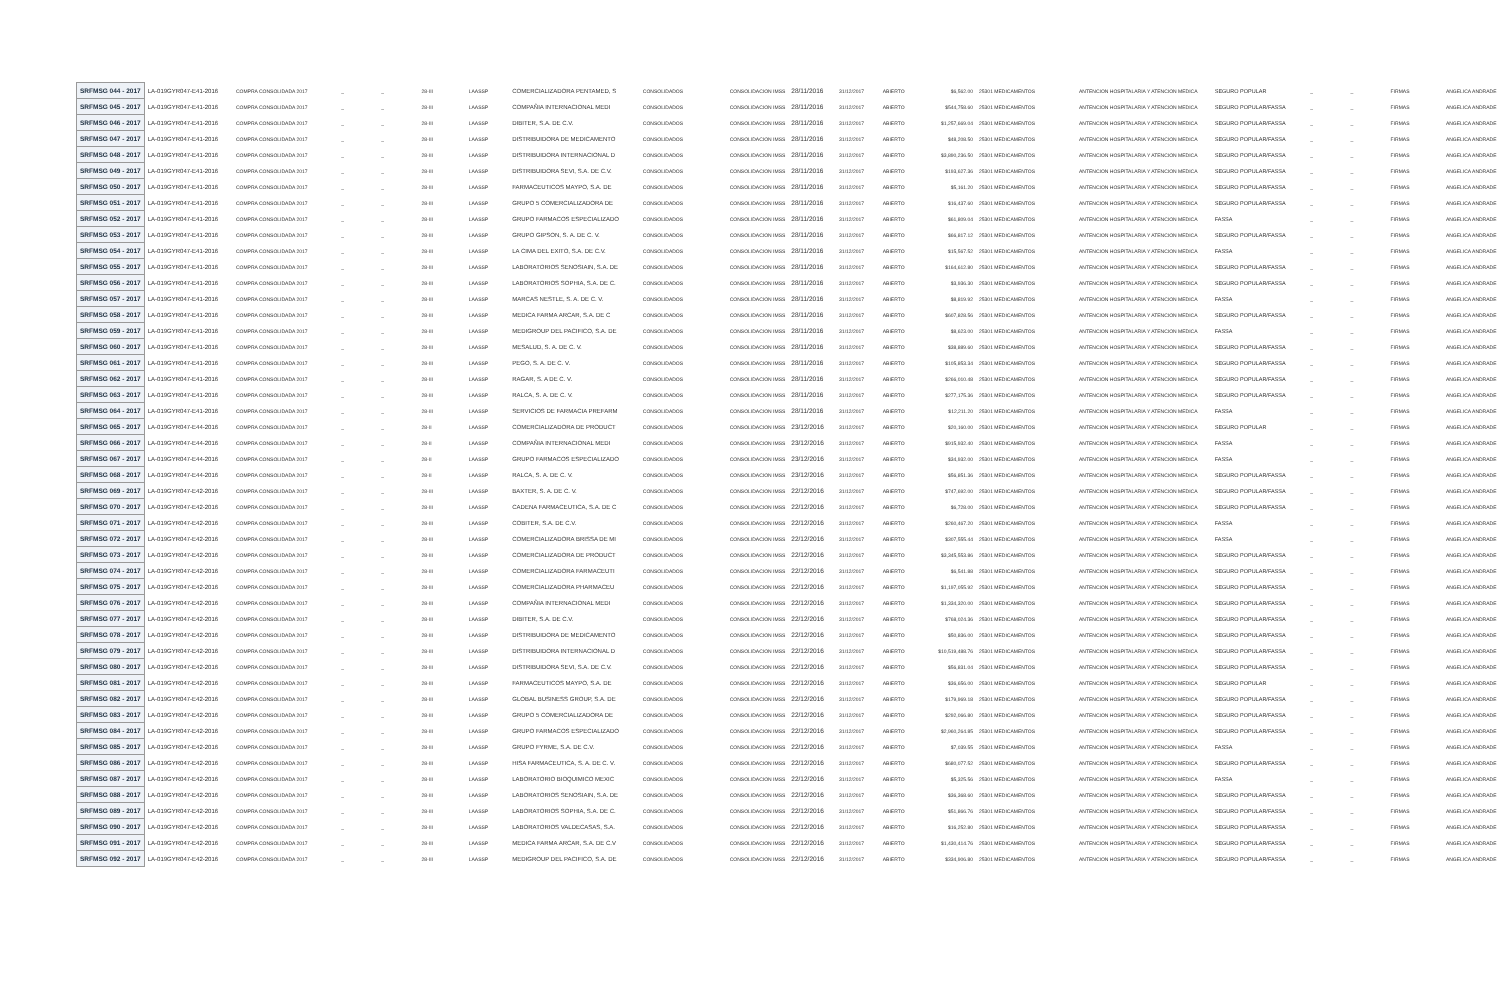| SRFMSG 044 - 2017 | LA-019GYR047-E41-2016 | COMPRA CONSOLIDADA 2017 | _ | _ | 28-III | LAASSP | COMERCIALIZADORA PENTAMED, S | CONSOLIDADOS | CONSOLIDACION IMSS | 28/11/2016 | 31/12/2017 | ABIERTO | $6,562.00 | 25301 MEDICAMENTOS | ANTENCION HOSPITALARIA Y ATENCION MEDICA | SEGURO POPULAR | _ | _ | FIRMAS | ANGELICA ANDRADE |
| SRFMSG 045 - 2017 | LA-019GYR047-E41-2016 | COMPRA CONSOLIDADA 2017 | _ | _ | 28-III | LAASSP | COMPAÑIA INTERNACIONAL MEDI | CONSOLIDADOS | CONSOLIDACION IMSS | 28/11/2016 | 31/12/2017 | ABIERTO | $544,758.60 | 25301 MEDICAMENTOS | ANTENCION HOSPITALARIA Y ATENCION MEDICA | SEGURO POPULAR/FASSA | _ | _ | FIRMAS | ANGELICA ANDRADE |
| SRFMSG 046 - 2017 | LA-019GYR047-E41-2016 | COMPRA CONSOLIDADA 2017 | _ | _ | 28-III | LAASSP | DIBITER, S.A. DE C.V. | CONSOLIDADOS | CONSOLIDACION IMSS | 28/11/2016 | 31/12/2017 | ABIERTO | $1,257,669.04 | 25301 MEDICAMENTOS | ANTENCION HOSPITALARIA Y ATENCION MEDICA | SEGURO POPULAR/FASSA | _ | _ | FIRMAS | ANGELICA ANDRADE |
| SRFMSG 047 - 2017 | LA-019GYR047-E41-2016 | COMPRA CONSOLIDADA 2017 | _ | _ | 28-III | LAASSP | DISTRIBUIDORA DE MEDICAMENTO | CONSOLIDADOS | CONSOLIDACION IMSS | 28/11/2016 | 31/12/2017 | ABIERTO | $48,208.50 | 25301 MEDICAMENTOS | ANTENCION HOSPITALARIA Y ATENCION MEDICA | SEGURO POPULAR/FASSA | _ | _ | FIRMAS | ANGELICA ANDRADE |
| SRFMSG 048 - 2017 | LA-019GYR047-E41-2016 | COMPRA CONSOLIDADA 2017 | _ | _ | 28-III | LAASSP | DISTRIBUIDORA INTERNACIONAL D | CONSOLIDADOS | CONSOLIDACION IMSS | 28/11/2016 | 31/12/2017 | ABIERTO | $3,890,236.50 | 25301 MEDICAMENTOS | ANTENCION HOSPITALARIA Y ATENCION MEDICA | SEGURO POPULAR/FASSA | _ | _ | FIRMAS | ANGELICA ANDRADE |
| SRFMSG 049 - 2017 | LA-019GYR047-E41-2016 | COMPRA CONSOLIDADA 2017 | _ | _ | 28-III | LAASSP | DISTRIBUIDORA SEVI, S.A. DE C.V. | CONSOLIDADOS | CONSOLIDACION IMSS | 28/11/2016 | 31/12/2017 | ABIERTO | $193,627.36 | 25301 MEDICAMENTOS | ANTENCION HOSPITALARIA Y ATENCION MEDICA | SEGURO POPULAR/FASSA | _ | _ | FIRMAS | ANGELICA ANDRADE |
| SRFMSG 050 - 2017 | LA-019GYR047-E41-2016 | COMPRA CONSOLIDADA 2017 | _ | _ | 28-III | LAASSP | FARMACEUTICOS MAYPO, S.A. DE | CONSOLIDADOS | CONSOLIDACION IMSS | 28/11/2016 | 31/12/2017 | ABIERTO | $5,161.20 | 25301 MEDICAMENTOS | ANTENCION HOSPITALARIA Y ATENCION MEDICA | SEGURO POPULAR/FASSA | _ | _ | FIRMAS | ANGELICA ANDRADE |
| SRFMSG 051 - 2017 | LA-019GYR047-E41-2016 | COMPRA CONSOLIDADA 2017 | _ | _ | 28-III | LAASSP | GRUPO 5 COMERCIALIZADORA DE | CONSOLIDADOS | CONSOLIDACION IMSS | 28/11/2016 | 31/12/2017 | ABIERTO | $16,437.60 | 25301 MEDICAMENTOS | ANTENCION HOSPITALARIA Y ATENCION MEDICA | SEGURO POPULAR/FASSA | _ | _ | FIRMAS | ANGELICA ANDRADE |
| SRFMSG 052 - 2017 | LA-019GYR047-E41-2016 | COMPRA CONSOLIDADA 2017 | _ | _ | 28-III | LAASSP | GRUPO FARMACOS ESPECIALIZADO | CONSOLIDADOS | CONSOLIDACION IMSS | 28/11/2016 | 31/12/2017 | ABIERTO | $61,809.04 | 25301 MEDICAMENTOS | ANTENCION HOSPITALARIA Y ATENCION MEDICA | FASSA | _ | _ | FIRMAS | ANGELICA ANDRADE |
| SRFMSG 053 - 2017 | LA-019GYR047-E41-2016 | COMPRA CONSOLIDADA 2017 | _ | _ | 28-III | LAASSP | GRUPO GIPSON, S. A. DE C. V. | CONSOLIDADOS | CONSOLIDACION IMSS | 28/11/2016 | 31/12/2017 | ABIERTO | $66,817.12 | 25301 MEDICAMENTOS | ANTENCION HOSPITALARIA Y ATENCION MEDICA | SEGURO POPULAR/FASSA | _ | _ | FIRMAS | ANGELICA ANDRADE |
| SRFMSG 054 - 2017 | LA-019GYR047-E41-2016 | COMPRA CONSOLIDADA 2017 | _ | _ | 28-III | LAASSP | LA CIMA DEL EXITO, S.A. DE C.V. | CONSOLIDADOS | CONSOLIDACION IMSS | 28/11/2016 | 31/12/2017 | ABIERTO | $15,567.52 | 25301 MEDICAMENTOS | ANTENCION HOSPITALARIA Y ATENCION MEDICA | FASSA | _ | _ | FIRMAS | ANGELICA ANDRADE |
| SRFMSG 055 - 2017 | LA-019GYR047-E41-2016 | COMPRA CONSOLIDADA 2017 | _ | _ | 28-III | LAASSP | LABORATORIOS SENOSIAIN, S.A. DE | CONSOLIDADOS | CONSOLIDACION IMSS | 28/11/2016 | 31/12/2017 | ABIERTO | $164,612.80 | 25301 MEDICAMENTOS | ANTENCION HOSPITALARIA Y ATENCION MEDICA | SEGURO POPULAR/FASSA | _ | _ | FIRMAS | ANGELICA ANDRADE |
| SRFMSG 056 - 2017 | LA-019GYR047-E41-2016 | COMPRA CONSOLIDADA 2017 | _ | _ | 28-III | LAASSP | LABORATORIOS SOPHIA, S.A. DE C. | CONSOLIDADOS | CONSOLIDACION IMSS | 28/11/2016 | 31/12/2017 | ABIERTO | $3,936.30 | 25301 MEDICAMENTOS | ANTENCION HOSPITALARIA Y ATENCION MEDICA | SEGURO POPULAR/FASSA | _ | _ | FIRMAS | ANGELICA ANDRADE |
| SRFMSG 057 - 2017 | LA-019GYR047-E41-2016 | COMPRA CONSOLIDADA 2017 | _ | _ | 28-III | LAASSP | MARCAS NESTLE, S. A. DE C. V. | CONSOLIDADOS | CONSOLIDACION IMSS | 28/11/2016 | 31/12/2017 | ABIERTO | $8,819.92 | 25301 MEDICAMENTOS | ANTENCION HOSPITALARIA Y ATENCION MEDICA | FASSA | _ | _ | FIRMAS | ANGELICA ANDRADE |
| SRFMSG 058 - 2017 | LA-019GYR047-E41-2016 | COMPRA CONSOLIDADA 2017 | _ | _ | 28-III | LAASSP | MEDICA FARMA ARCAR, S.A. DE C | CONSOLIDADOS | CONSOLIDACION IMSS | 28/11/2016 | 31/12/2017 | ABIERTO | $607,828.56 | 25301 MEDICAMENTOS | ANTENCION HOSPITALARIA Y ATENCION MEDICA | SEGURO POPULAR/FASSA | _ | _ | FIRMAS | ANGELICA ANDRADE |
| SRFMSG 059 - 2017 | LA-019GYR047-E41-2016 | COMPRA CONSOLIDADA 2017 | _ | _ | 28-III | LAASSP | MEDIGROUP DEL PACIFICO, S.A. DE | CONSOLIDADOS | CONSOLIDACION IMSS | 28/11/2016 | 31/12/2017 | ABIERTO | $8,623.00 | 25301 MEDICAMENTOS | ANTENCION HOSPITALARIA Y ATENCION MEDICA | FASSA | _ | _ | FIRMAS | ANGELICA ANDRADE |
| SRFMSG 060 - 2017 | LA-019GYR047-E41-2016 | COMPRA CONSOLIDADA 2017 | _ | _ | 28-III | LAASSP | MESALUD, S. A. DE C. V. | CONSOLIDADOS | CONSOLIDACION IMSS | 28/11/2016 | 31/12/2017 | ABIERTO | $38,889.60 | 25301 MEDICAMENTOS | ANTENCION HOSPITALARIA Y ATENCION MEDICA | SEGURO POPULAR/FASSA | _ | _ | FIRMAS | ANGELICA ANDRADE |
| SRFMSG 061 - 2017 | LA-019GYR047-E41-2016 | COMPRA CONSOLIDADA 2017 | _ | _ | 28-III | LAASSP | PEGO, S. A. DE C. V. | CONSOLIDADOS | CONSOLIDACION IMSS | 28/11/2016 | 31/12/2017 | ABIERTO | $105,853.34 | 25301 MEDICAMENTOS | ANTENCION HOSPITALARIA Y ATENCION MEDICA | SEGURO POPULAR/FASSA | _ | _ | FIRMAS | ANGELICA ANDRADE |
| SRFMSG 062 - 2017 | LA-019GYR047-E41-2016 | COMPRA CONSOLIDADA 2017 | _ | _ | 28-III | LAASSP | RAGAR, S. A DE C. V. | CONSOLIDADOS | CONSOLIDACION IMSS | 28/11/2016 | 31/12/2017 | ABIERTO | $266,010.48 | 25301 MEDICAMENTOS | ANTENCION HOSPITALARIA Y ATENCION MEDICA | SEGURO POPULAR/FASSA | _ | _ | FIRMAS | ANGELICA ANDRADE |
| SRFMSG 063 - 2017 | LA-019GYR047-E41-2016 | COMPRA CONSOLIDADA 2017 | _ | _ | 28-III | LAASSP | RALCA, S. A. DE C. V. | CONSOLIDADOS | CONSOLIDACION IMSS | 28/11/2016 | 31/12/2017 | ABIERTO | $277,175.36 | 25301 MEDICAMENTOS | ANTENCION HOSPITALARIA Y ATENCION MEDICA | SEGURO POPULAR/FASSA | _ | _ | FIRMAS | ANGELICA ANDRADE |
| SRFMSG 064 - 2017 | LA-019GYR047-E41-2016 | COMPRA CONSOLIDADA 2017 | _ | _ | 28-III | LAASSP | SERVICIOS DE FARMACIA PREFARM | CONSOLIDADOS | CONSOLIDACION IMSS | 28/11/2016 | 31/12/2017 | ABIERTO | $12,211.20 | 25301 MEDICAMENTOS | ANTENCION HOSPITALARIA Y ATENCION MEDICA | FASSA | _ | _ | FIRMAS | ANGELICA ANDRADE |
| SRFMSG 065 - 2017 | LA-019GYR047-E44-2016 | COMPRA CONSOLIDADA 2017 | _ | _ | 28-II | LAASSP | COMERCIALIZADORA DE PRODUCT | CONSOLIDADOS | CONSOLIDACION IMSS | 23/12/2016 | 31/12/2017 | ABIERTO | $20,160.00 | 25301 MEDICAMENTOS | ANTENCION HOSPITALARIA Y ATENCION MEDICA | SEGURO POPULAR | _ | _ | FIRMAS | ANGELICA ANDRADE |
| SRFMSG 066 - 2017 | LA-019GYR047-E44-2016 | COMPRA CONSOLIDADA 2017 | _ | _ | 28-II | LAASSP | COMPAÑIA INTERNACIONAL MEDI | CONSOLIDADOS | CONSOLIDACION IMSS | 23/12/2016 | 31/12/2017 | ABIERTO | $915,932.40 | 25301 MEDICAMENTOS | ANTENCION HOSPITALARIA Y ATENCION MEDICA | FASSA | _ | _ | FIRMAS | ANGELICA ANDRADE |
| SRFMSG 067 - 2017 | LA-019GYR047-E44-2016 | COMPRA CONSOLIDADA 2017 | _ | _ | 28-II | LAASSP | GRUPO FARMACOS ESPECIALIZADO | CONSOLIDADOS | CONSOLIDACION IMSS | 23/12/2016 | 31/12/2017 | ABIERTO | $34,932.00 | 25301 MEDICAMENTOS | ANTENCION HOSPITALARIA Y ATENCION MEDICA | FASSA | _ | _ | FIRMAS | ANGELICA ANDRADE |
| SRFMSG 068 - 2017 | LA-019GYR047-E44-2016 | COMPRA CONSOLIDADA 2017 | _ | _ | 28-II | LAASSP | RALCA, S. A. DE C. V. | CONSOLIDADOS | CONSOLIDACION IMSS | 23/12/2016 | 31/12/2017 | ABIERTO | $56,851.36 | 25301 MEDICAMENTOS | ANTENCION HOSPITALARIA Y ATENCION MEDICA | SEGURO POPULAR/FASSA | _ | _ | FIRMAS | ANGELICA ANDRADE |
| SRFMSG 069 - 2017 | LA-019GYR047-E42-2016 | COMPRA CONSOLIDADA 2017 | _ | _ | 28-III | LAASSP | BAXTER, S. A. DE C. V. | CONSOLIDADOS | CONSOLIDACION IMSS | 22/12/2016 | 31/12/2017 | ABIERTO | $747,692.00 | 25301 MEDICAMENTOS | ANTENCION HOSPITALARIA Y ATENCION MEDICA | SEGURO POPULAR/FASSA | _ | _ | FIRMAS | ANGELICA ANDRADE |
| SRFMSG 070 - 2017 | LA-019GYR047-E42-2016 | COMPRA CONSOLIDADA 2017 | _ | _ | 28-III | LAASSP | CADENA FARMACEUTICA, S.A. DE C | CONSOLIDADOS | CONSOLIDACION IMSS | 22/12/2016 | 31/12/2017 | ABIERTO | $6,728.00 | 25301 MEDICAMENTOS | ANTENCION HOSPITALARIA Y ATENCION MEDICA | SEGURO POPULAR/FASSA | _ | _ | FIRMAS | ANGELICA ANDRADE |
| SRFMSG 071 - 2017 | LA-019GYR047-E42-2016 | COMPRA CONSOLIDADA 2017 | _ | _ | 28-III | LAASSP | COBITER, S.A. DE C.V. | CONSOLIDADOS | CONSOLIDACION IMSS | 22/12/2016 | 31/12/2017 | ABIERTO | $260,467.20 | 25301 MEDICAMENTOS | ANTENCION HOSPITALARIA Y ATENCION MEDICA | FASSA | _ | _ | FIRMAS | ANGELICA ANDRADE |
| SRFMSG 072 - 2017 | LA-019GYR047-E42-2016 | COMPRA CONSOLIDADA 2017 | _ | _ | 28-III | LAASSP | COMERCIALIZADORA BRISSA DE MI | CONSOLIDADOS | CONSOLIDACION IMSS | 22/12/2016 | 31/12/2017 | ABIERTO | $307,555.44 | 25301 MEDICAMENTOS | ANTENCION HOSPITALARIA Y ATENCION MEDICA | FASSA | _ | _ | FIRMAS | ANGELICA ANDRADE |
| SRFMSG 073 - 2017 | LA-019GYR047-E42-2016 | COMPRA CONSOLIDADA 2017 | _ | _ | 28-III | LAASSP | COMERCIALIZADORA DE PRODUCT | CONSOLIDADOS | CONSOLIDACION IMSS | 22/12/2016 | 31/12/2017 | ABIERTO | $3,345,553.86 | 25301 MEDICAMENTOS | ANTENCION HOSPITALARIA Y ATENCION MEDICA | SEGURO POPULAR/FASSA | _ | _ | FIRMAS | ANGELICA ANDRADE |
| SRFMSG 074 - 2017 | LA-019GYR047-E42-2016 | COMPRA CONSOLIDADA 2017 | _ | _ | 28-III | LAASSP | COMERCIALIZADORA FARMACEUTI | CONSOLIDADOS | CONSOLIDACION IMSS | 22/12/2016 | 31/12/2017 | ABIERTO | $6,541.88 | 25301 MEDICAMENTOS | ANTENCION HOSPITALARIA Y ATENCION MEDICA | SEGURO POPULAR/FASSA | _ | _ | FIRMAS | ANGELICA ANDRADE |
| SRFMSG 075 - 2017 | LA-019GYR047-E42-2016 | COMPRA CONSOLIDADA 2017 | _ | _ | 28-III | LAASSP | COMERCIALIZADORA PHARMACEU | CONSOLIDADOS | CONSOLIDACION IMSS | 22/12/2016 | 31/12/2017 | ABIERTO | $1,197,055.92 | 25301 MEDICAMENTOS | ANTENCION HOSPITALARIA Y ATENCION MEDICA | SEGURO POPULAR/FASSA | _ | _ | FIRMAS | ANGELICA ANDRADE |
| SRFMSG 076 - 2017 | LA-019GYR047-E42-2016 | COMPRA CONSOLIDADA 2017 | _ | _ | 28-III | LAASSP | COMPAÑIA INTERNACIONAL MEDI | CONSOLIDADOS | CONSOLIDACION IMSS | 22/12/2016 | 31/12/2017 | ABIERTO | $1,334,320.00 | 25301 MEDICAMENTOS | ANTENCION HOSPITALARIA Y ATENCION MEDICA | SEGURO POPULAR/FASSA | _ | _ | FIRMAS | ANGELICA ANDRADE |
| SRFMSG 077 - 2017 | LA-019GYR047-E42-2016 | COMPRA CONSOLIDADA 2017 | _ | _ | 28-III | LAASSP | DIBITER, S.A. DE C.V. | CONSOLIDADOS | CONSOLIDACION IMSS | 22/12/2016 | 31/12/2017 | ABIERTO | $768,024.36 | 25301 MEDICAMENTOS | ANTENCION HOSPITALARIA Y ATENCION MEDICA | SEGURO POPULAR/FASSA | _ | _ | FIRMAS | ANGELICA ANDRADE |
| SRFMSG 078 - 2017 | LA-019GYR047-E42-2016 | COMPRA CONSOLIDADA 2017 | _ | _ | 28-III | LAASSP | DISTRIBUIDORA DE MEDICAMENTO | CONSOLIDADOS | CONSOLIDACION IMSS | 22/12/2016 | 31/12/2017 | ABIERTO | $50,836.00 | 25301 MEDICAMENTOS | ANTENCION HOSPITALARIA Y ATENCION MEDICA | SEGURO POPULAR/FASSA | _ | _ | FIRMAS | ANGELICA ANDRADE |
| SRFMSG 079 - 2017 | LA-019GYR047-E42-2016 | COMPRA CONSOLIDADA 2017 | _ | _ | 28-III | LAASSP | DISTRIBUIDORA INTERNACIONAL D | CONSOLIDADOS | CONSOLIDACION IMSS | 22/12/2016 | 31/12/2017 | ABIERTO | $10,519,488.76 | 25301 MEDICAMENTOS | ANTENCION HOSPITALARIA Y ATENCION MEDICA | SEGURO POPULAR/FASSA | _ | _ | FIRMAS | ANGELICA ANDRADE |
| SRFMSG 080 - 2017 | LA-019GYR047-E42-2016 | COMPRA CONSOLIDADA 2017 | _ | _ | 28-III | LAASSP | DISTRIBUIDORA SEVI, S.A. DE C.V. | CONSOLIDADOS | CONSOLIDACION IMSS | 22/12/2016 | 31/12/2017 | ABIERTO | $56,831.04 | 25301 MEDICAMENTOS | ANTENCION HOSPITALARIA Y ATENCION MEDICA | SEGURO POPULAR/FASSA | _ | _ | FIRMAS | ANGELICA ANDRADE |
| SRFMSG 081 - 2017 | LA-019GYR047-E42-2016 | COMPRA CONSOLIDADA 2017 | _ | _ | 28-III | LAASSP | FARMACEUTICOS MAYPO, S.A. DE | CONSOLIDADOS | CONSOLIDACION IMSS | 22/12/2016 | 31/12/2017 | ABIERTO | $36,656.00 | 25301 MEDICAMENTOS | ANTENCION HOSPITALARIA Y ATENCION MEDICA | SEGURO POPULAR | _ | _ | FIRMAS | ANGELICA ANDRADE |
| SRFMSG 082 - 2017 | LA-019GYR047-E42-2016 | COMPRA CONSOLIDADA 2017 | _ | _ | 28-III | LAASSP | GLOBAL BUSINESS GROUP, S.A. DE | CONSOLIDADOS | CONSOLIDACION IMSS | 22/12/2016 | 31/12/2017 | ABIERTO | $179,969.18 | 25301 MEDICAMENTOS | ANTENCION HOSPITALARIA Y ATENCION MEDICA | SEGURO POPULAR/FASSA | _ | _ | FIRMAS | ANGELICA ANDRADE |
| SRFMSG 083 - 2017 | LA-019GYR047-E42-2016 | COMPRA CONSOLIDADA 2017 | _ | _ | 28-III | LAASSP | GRUPO 5 COMERCIALIZADORA DE | CONSOLIDADOS | CONSOLIDACION IMSS | 22/12/2016 | 31/12/2017 | ABIERTO | $292,066.80 | 25301 MEDICAMENTOS | ANTENCION HOSPITALARIA Y ATENCION MEDICA | SEGURO POPULAR/FASSA | _ | _ | FIRMAS | ANGELICA ANDRADE |
| SRFMSG 084 - 2017 | LA-019GYR047-E42-2016 | COMPRA CONSOLIDADA 2017 | _ | _ | 28-III | LAASSP | GRUPO FARMACOS ESPECIALIZADO | CONSOLIDADOS | CONSOLIDACION IMSS | 22/12/2016 | 31/12/2017 | ABIERTO | $2,960,264.85 | 25301 MEDICAMENTOS | ANTENCION HOSPITALARIA Y ATENCION MEDICA | SEGURO POPULAR/FASSA | _ | _ | FIRMAS | ANGELICA ANDRADE |
| SRFMSG 085 - 2017 | LA-019GYR047-E42-2016 | COMPRA CONSOLIDADA 2017 | _ | _ | 28-III | LAASSP | GRUPO FYRME, S.A. DE C.V. | CONSOLIDADOS | CONSOLIDACION IMSS | 22/12/2016 | 31/12/2017 | ABIERTO | $7,039.55 | 25301 MEDICAMENTOS | ANTENCION HOSPITALARIA Y ATENCION MEDICA | FASSA | _ | _ | FIRMAS | ANGELICA ANDRADE |
| SRFMSG 086 - 2017 | LA-019GYR047-E42-2016 | COMPRA CONSOLIDADA 2017 | _ | _ | 28-III | LAASSP | HISA FARMACEUTICA, S. A. DE C. V. | CONSOLIDADOS | CONSOLIDACION IMSS | 22/12/2016 | 31/12/2017 | ABIERTO | $680,077.52 | 25301 MEDICAMENTOS | ANTENCION HOSPITALARIA Y ATENCION MEDICA | SEGURO POPULAR/FASSA | _ | _ | FIRMAS | ANGELICA ANDRADE |
| SRFMSG 087 - 2017 | LA-019GYR047-E42-2016 | COMPRA CONSOLIDADA 2017 | _ | _ | 28-III | LAASSP | LABORATORIO BIOQUIMICO MEXIC | CONSOLIDADOS | CONSOLIDACION IMSS | 22/12/2016 | 31/12/2017 | ABIERTO | $5,325.56 | 25301 MEDICAMENTOS | ANTENCION HOSPITALARIA Y ATENCION MEDICA | FASSA | _ | _ | FIRMAS | ANGELICA ANDRADE |
| SRFMSG 088 - 2017 | LA-019GYR047-E42-2016 | COMPRA CONSOLIDADA 2017 | _ | _ | 28-III | LAASSP | LABORATORIOS SENOSIAIN, S.A. DE | CONSOLIDADOS | CONSOLIDACION IMSS | 22/12/2016 | 31/12/2017 | ABIERTO | $36,368.60 | 25301 MEDICAMENTOS | ANTENCION HOSPITALARIA Y ATENCION MEDICA | SEGURO POPULAR/FASSA | _ | _ | FIRMAS | ANGELICA ANDRADE |
| SRFMSG 089 - 2017 | LA-019GYR047-E42-2016 | COMPRA CONSOLIDADA 2017 | _ | _ | 28-III | LAASSP | LABORATORIOS SOPHIA, S.A. DE C. | CONSOLIDADOS | CONSOLIDACION IMSS | 22/12/2016 | 31/12/2017 | ABIERTO | $51,866.76 | 25301 MEDICAMENTOS | ANTENCION HOSPITALARIA Y ATENCION MEDICA | SEGURO POPULAR/FASSA | _ | _ | FIRMAS | ANGELICA ANDRADE |
| SRFMSG 090 - 2017 | LA-019GYR047-E42-2016 | COMPRA CONSOLIDADA 2017 | _ | _ | 28-III | LAASSP | LABORATORIOS VALDECASAS, S.A. | CONSOLIDADOS | CONSOLIDACION IMSS | 22/12/2016 | 31/12/2017 | ABIERTO | $16,252.80 | 25301 MEDICAMENTOS | ANTENCION HOSPITALARIA Y ATENCION MEDICA | SEGURO POPULAR/FASSA | _ | _ | FIRMAS | ANGELICA ANDRADE |
| SRFMSG 091 - 2017 | LA-019GYR047-E42-2016 | COMPRA CONSOLIDADA 2017 | _ | _ | 28-III | LAASSP | MEDICA FARMA ARCAR, S.A. DE C.V | CONSOLIDADOS | CONSOLIDACION IMSS | 22/12/2016 | 31/12/2017 | ABIERTO | $1,430,414.76 | 25301 MEDICAMENTOS | ANTENCION HOSPITALARIA Y ATENCION MEDICA | SEGURO POPULAR/FASSA | _ | _ | FIRMAS | ANGELICA ANDRADE |
| SRFMSG 092 - 2017 | LA-019GYR047-E42-2016 | COMPRA CONSOLIDADA 2017 | _ | _ | 28-III | LAASSP | MEDIGROUP DEL PACIFICO, S.A. DE | CONSOLIDADOS | CONSOLIDACION IMSS | 22/12/2016 | 31/12/2017 | ABIERTO | $334,906.80 | 25301 MEDICAMENTOS | ANTENCION HOSPITALARIA Y ATENCION MEDICA | SEGURO POPULAR/FASSA | _ | _ | FIRMAS | ANGELICA ANDRADE |